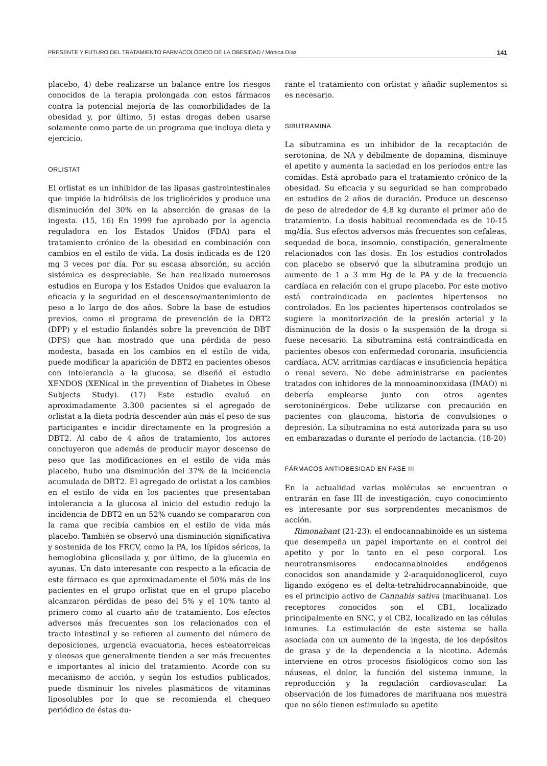PRESENTE Y FUTURO DEL TRATAMIENTO FARMACOLÓGICO DE LA OBESIDAD / Mónica Díaz 141
placebo, 4) debe realizarse un balance entre los riesgos conocidos de la terapia prolongada con estos fármacos contra la potencial mejoría de las comorbilidades de la obesidad y, por último, 5) estas drogas deben usarse solamente como parte de un programa que incluya dieta y ejercicio.
ORLISTAT
El orlistat es un inhibidor de las lipasas gastrointestinales que impide la hidrólisis de los triglicéridos y produce una disminución del 30% en la absorción de grasas de la ingesta. (15, 16) En 1999 fue aprobado por la agencia reguladora en los Estados Unidos (FDA) para el tratamiento crónico de la obesidad en combinación con cambios en el estilo de vida. La dosis indicada es de 120 mg 3 veces por día. Por su escasa absorción, su acción sistémica es despreciable. Se han realizado numerosos estudios en Europa y los Estados Unidos que evaluaron la eficacia y la seguridad en el descenso/mantenimiento de peso a lo largo de dos años. Sobre la base de estudios previos, como el programa de prevención de la DBT2 (DPP) y el estudio finlandés sobre la prevención de DBT (DPS) que han mostrado que una pérdida de peso modesta, basada en los cambios en el estilo de vida, puede modificar la aparición de DBT2 en pacientes obesos con intolerancia a la glucosa, se diseñó el estudio XENDOS (XENical in the prevention of Diabetes in Obese Subjects Study). (17) Este estudio evaluó en aproximadamente 3.300 pacientes si el agregado de orlistat a la dieta podría descender aún más el peso de sus participantes e incidir directamente en la progresión a DBT2. Al cabo de 4 años de tratamiento, los autores concluyeron que además de producir mayor descenso de peso que las modificaciones en el estilo de vida más placebo, hubo una disminución del 37% de la incidencia acumulada de DBT2. El agregado de orlistat a los cambios en el estilo de vida en los pacientes que presentaban intolerancia a la glucosa al inicio del estudio redujo la incidencia de DBT2 en un 52% cuando se compararon con la rama que recibía cambios en el estilo de vida más placebo. También se observó una disminución significativa y sostenida de los FRCV, como la PA, los lípidos séricos, la hemoglobina glicosilada y, por último, de la glucemia en ayunas. Un dato interesante con respecto a la eficacia de este fármaco es que aproximadamente el 50% más de los pacientes en el grupo orlistat que en el grupo placebo alcanzaron pérdidas de peso del 5% y el 10% tanto al primero como al cuarto año de tratamiento. Los efectos adversos más frecuentes son los relacionados con el tracto intestinal y se refieren al aumento del número de deposiciones, urgencia evacuatoria, heces esteatorreicas y oleosas que generalmente tienden a ser más frecuentes e importantes al inicio del tratamiento. Acorde con su mecanismo de acción, y según los estudios publicados, puede disminuir los niveles plasmáticos de vitaminas liposolubles por lo que se recomienda el chequeo periódico de éstas du-
rante el tratamiento con orlistat y añadir suplementos si es necesario.
SIBUTRAMINA
La sibutramina es un inhibidor de la recaptación de serotonina, de NA y débilmente de dopamina, disminuye el apetito y aumenta la saciedad en los períodos entre las comidas. Está aprobado para el tratamiento crónico de la obesidad. Su eficacia y su seguridad se han comprobado en estudios de 2 años de duración. Produce un descenso de peso de alrededor de 4,8 kg durante el primer año de tratamiento. La dosis habitual recomendada es de 10-15 mg/día. Sus efectos adversos más frecuentes son cefaleas, sequedad de boca, insomnio, constipación, generalmente relacionados con las dosis. En los estudios controlados con placebo se observó que la sibutramina produjo un aumento de 1 a 3 mm Hg de la PA y de la frecuencia cardíaca en relación con el grupo placebo. Por este motivo está contraindicada en pacientes hipertensos no controlados. En los pacientes hipertensos controlados se sugiere la monitorización de la presión arterial y la disminución de la dosis o la suspensión de la droga si fuese necesario. La sibutramina está contraindicada en pacientes obesos con enfermedad coronaria, insuficiencia cardíaca, ACV, arritmias cardíacas e insuficiencia hepática o renal severa. No debe administrarse en pacientes tratados con inhidores de la monoaminooxidasa (IMAO) ni debería emplearse junto con otros agentes serotoninérgicos. Debe utilizarse con precaución en pacientes con glaucoma, historia de convulsiones o depresión. La sibutramina no está autorizada para su uso en embarazadas o durante el período de lactancia. (18-20)
FÁRMACOS ANTIOBESIDAD EN FASE III
En la actualidad varias moléculas se encuentran o entrarán en fase III de investigación, cuyo conocimiento es interesante por sus sorprendentes mecanismos de acción.
Rimonabant (21-23): el endocannabinoide es un sistema que desempeña un papel importante en el control del apetito y por lo tanto en el peso corporal. Los neurotransmisores endocannabinoides endógenos conocidos son anandamide y 2-araquidonoglicerol, cuyo ligando exógeno es el delta-tetrahidrocannabinoide, que es el principio activo de Cannabis sativa (marihuana). Los receptores conocidos son el CB1, localizado principalmente en SNC, y el CB2, localizado en las células inmunes. La estimulación de este sistema se halla asociada con un aumento de la ingesta, de los depósitos de grasa y de la dependencia a la nicotina. Además interviene en otros procesos fisiológicos como son las náuseas, el dolor, la función del sistema inmune, la reproducción y la regulación cardiovascular. La observación de los fumadores de marihuana nos muestra que no sólo tienen estimulado su apetito